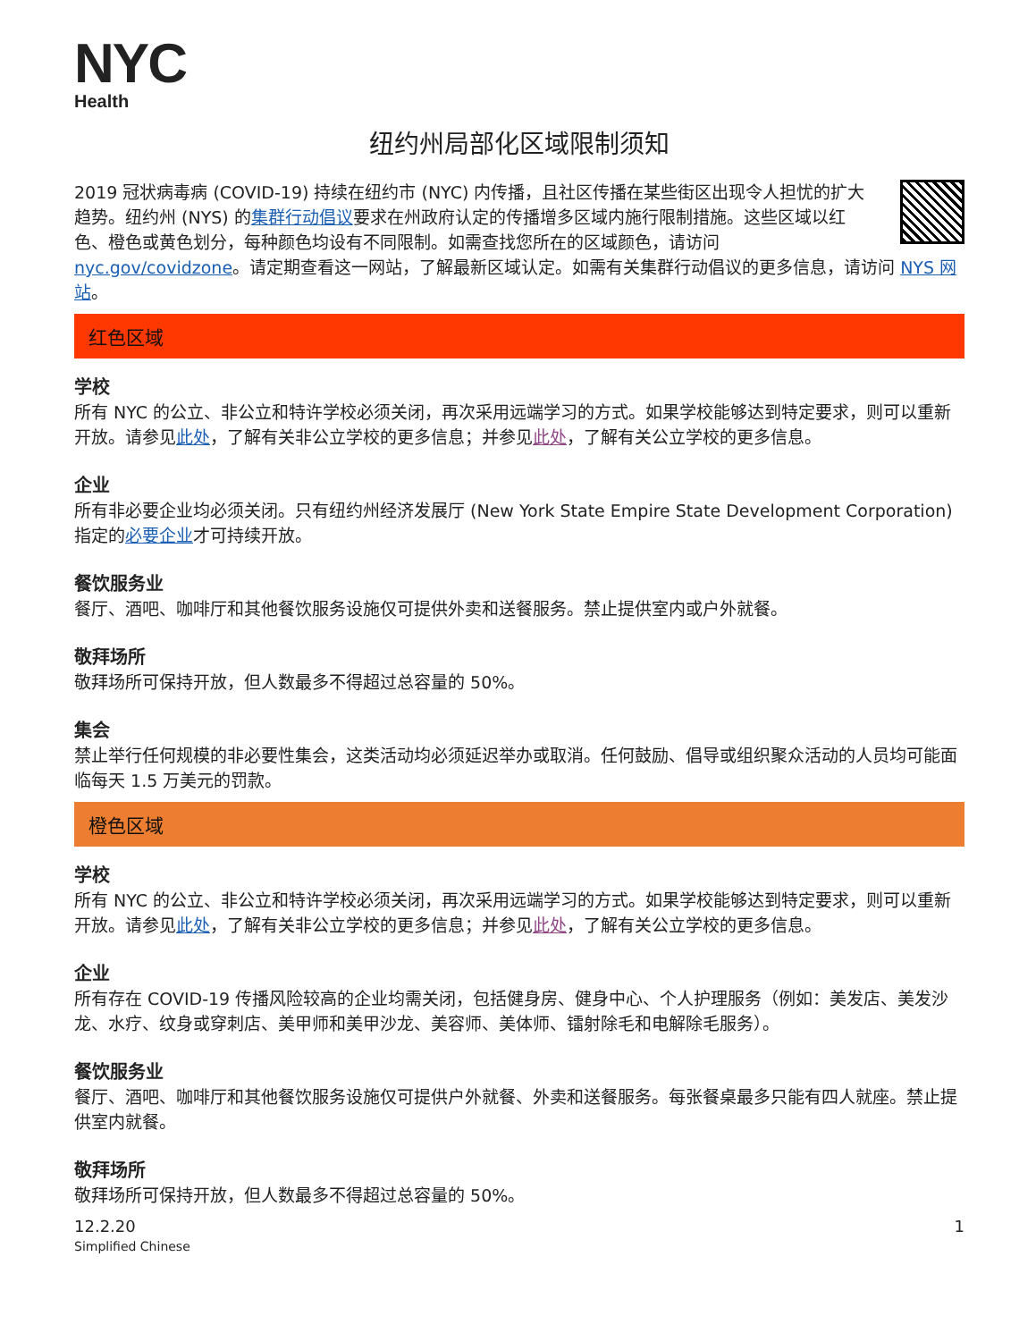NYC
Health
纽约州局部化区域限制须知
2019 冠状病毒病 (COVID-19) 持续在纽约市 (NYC) 内传播，且社区传播在某些街区出现令人担忧的扩大趋势。纽约州 (NYS) 的集群行动倡议要求在州政府认定的传播增多区域内施行限制措施。这些区域以红色、橙色或黄色划分，每种颜色均设有不同限制。如需查找您所在的区域颜色，请访问 nyc.gov/covidzone。请定期查看这一网站，了解最新区域认定。如需有关集群行动倡议的更多信息，请访问 NYS 网站。
红色区域
学校
所有 NYC 的公立、非公立和特许学校必须关闭，再次采用远端学习的方式。如果学校能够达到特定要求，则可以重新开放。请参见此处，了解有关非公立学校的更多信息；并参见此处，了解有关公立学校的更多信息。
企业
所有非必要企业均必须关闭。只有纽约州经济发展厅 (New York State Empire State Development Corporation) 指定的必要企业才可持续开放。
餐饮服务业
餐厅、酒吧、咖啡厅和其他餐饮服务设施仅可提供外卖和送餐服务。禁止提供室内或户外就餐。
敬拜场所
敬拜场所可保持开放，但人数最多不得超过总容量的 50%。
集会
禁止举行任何规模的非必要性集会，这类活动均必须延迟举办或取消。任何鼓励、倡导或组织聚众活动的人员均可能面临每天 1.5 万美元的罚款。
橙色区域
学校
所有 NYC 的公立、非公立和特许学校必须关闭，再次采用远端学习的方式。如果学校能够达到特定要求，则可以重新开放。请参见此处，了解有关非公立学校的更多信息；并参见此处，了解有关公立学校的更多信息。
企业
所有存在 COVID-19 传播风险较高的企业均需关闭，包括健身房、健身中心、个人护理服务（例如：美发店、美发沙龙、水疗、纹身或穿刺店、美甲师和美甲沙龙、美容师、美体师、镭射除毛和电解除毛服务）。
餐饮服务业
餐厅、酒吧、咖啡厅和其他餐饮服务设施仅可提供户外就餐、外卖和送餐服务。每张餐桌最多只能有四人就座。禁止提供室内就餐。
敬拜场所
敬拜场所可保持开放，但人数最多不得超过总容量的 50%。
12.2.20
Simplified Chinese
1